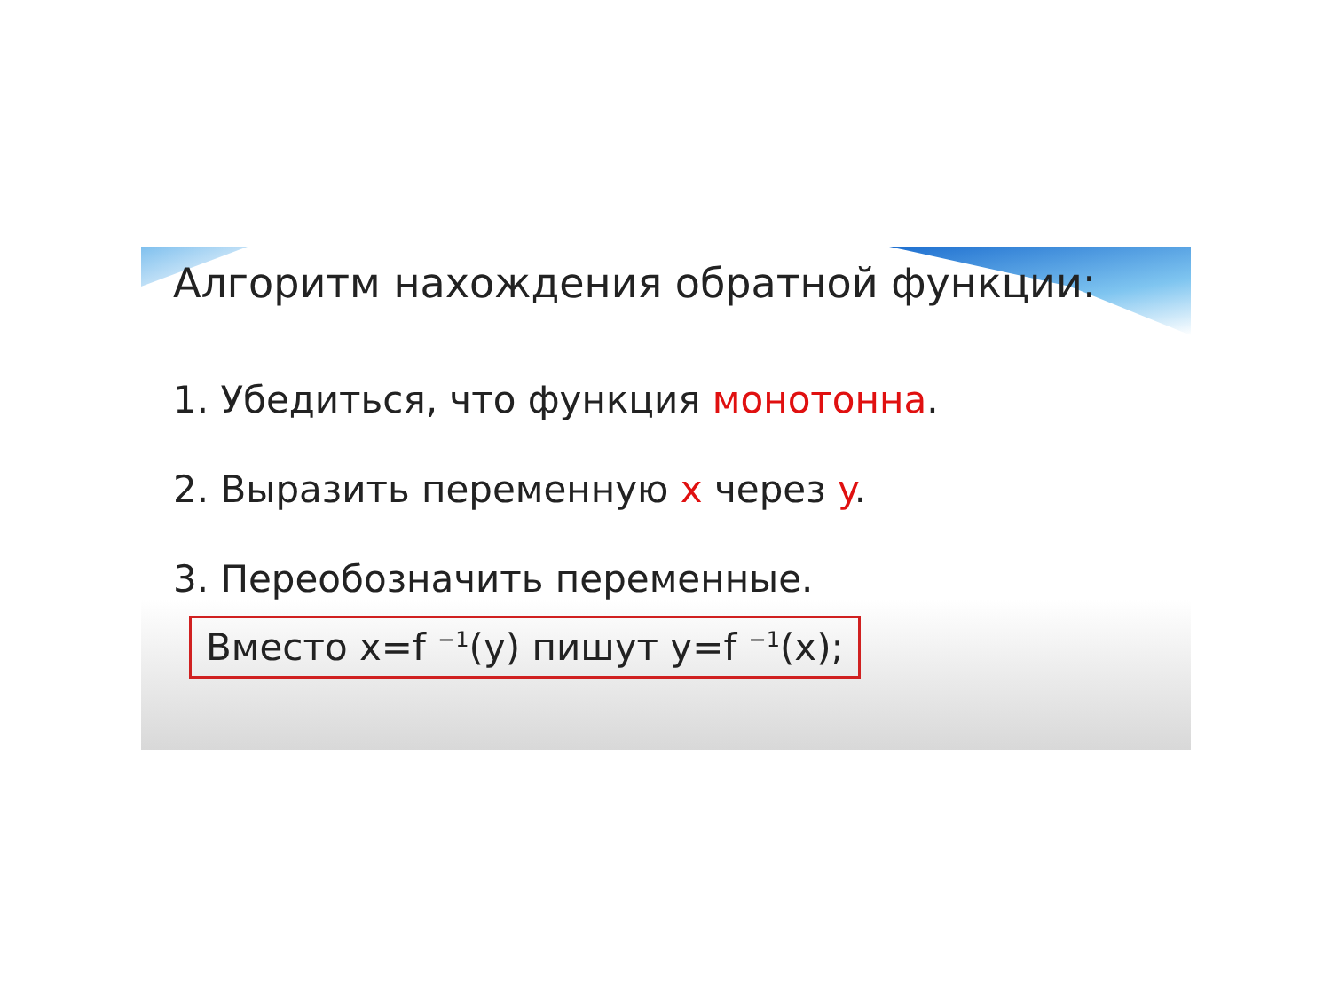Алгоритм нахождения обратной функции:
1. Убедиться, что функция монотонна.
2. Выразить переменную x через y.
3. Переобозначить переменные.
Вместо x=f <sup>−1</sup>(y) пишут y=f <sup>−1</sup>(x);